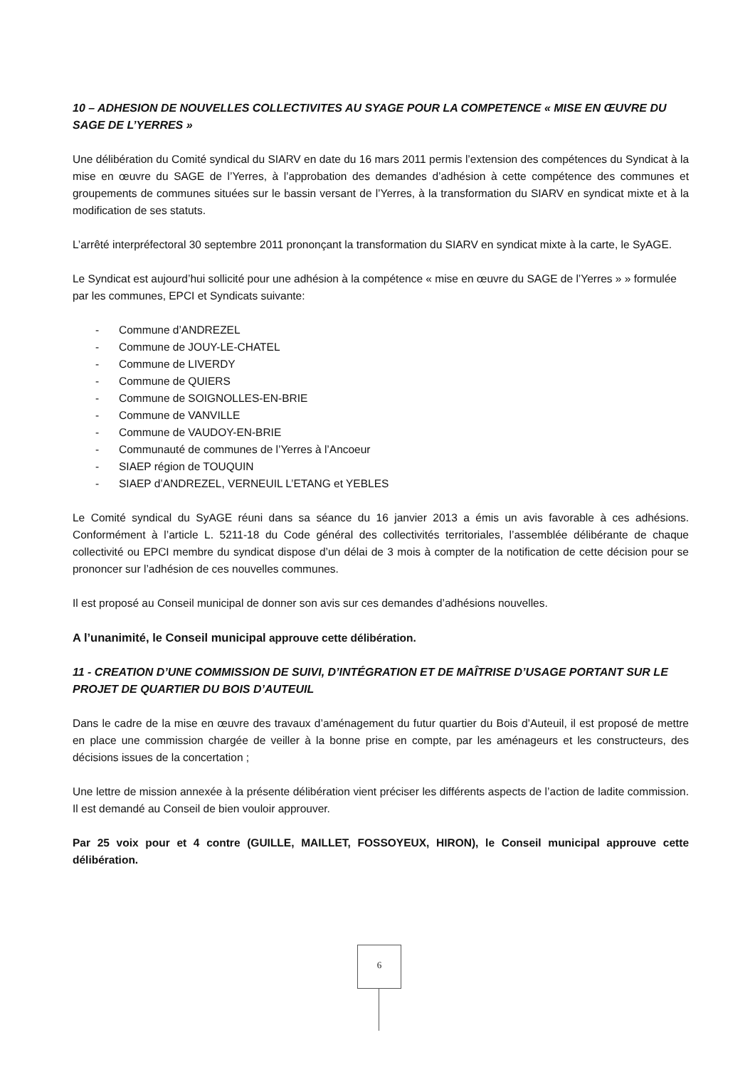10 – ADHESION DE NOUVELLES COLLECTIVITES AU SYAGE POUR LA COMPETENCE « MISE EN ŒUVRE DU SAGE DE L’YERRES »
Une délibération du Comité syndical du SIARV en date du 16 mars 2011 permis l’extension des compétences du Syndicat à la mise en œuvre du SAGE de l’Yerres, à l’approbation des demandes d’adhésion à cette compétence des communes et groupements de communes situées sur le bassin versant de l’Yerres, à la transformation du SIARV en syndicat mixte et à la modification de ses statuts.
L’arrêté interpréfectoral 30 septembre 2011 prononçant la transformation du SIARV en syndicat mixte à la carte, le SyAGE.
Le Syndicat est aujourd’hui sollicité pour une adhésion à la compétence « mise en œuvre du SAGE de l’Yerres » » formulée par les communes, EPCI et Syndicats suivante:
- Commune d’ANDREZEL
- Commune de JOUY-LE-CHATEL
- Commune de LIVERDY
- Commune de QUIERS
- Commune de SOIGNOLLES-EN-BRIE
- Commune de VANVILLE
- Commune de VAUDOY-EN-BRIE
- Communauté de communes de l’Yerres à l’Ancoeur
- SIAEP région de TOUQUIN
- SIAEP d’ANDREZEL, VERNEUIL L’ETANG et YEBLES
Le Comité syndical du SyAGE réuni dans sa séance du 16 janvier 2013 a émis un avis favorable à ces adhésions. Conformément à l’article L. 5211-18 du Code général des collectivités territoriales, l’assemblée délibérante de chaque collectivité ou EPCI membre du syndicat dispose d’un délai de 3 mois à compter de la notification de cette décision pour se prononcer sur l’adhésion de ces nouvelles communes.
Il est proposé au Conseil municipal de donner son avis sur ces demandes d’adhésions nouvelles.
A l’unanimité, le Conseil municipal approuve cette délibération.
11 - CREATION D’UNE COMMISSION DE SUIVI, D’INTÉGRATION ET DE MAÎTRISE D’USAGE PORTANT SUR LE PROJET DE QUARTIER DU BOIS D’AUTEUIL
Dans le cadre de la mise en œuvre des travaux d’aménagement du futur quartier du Bois d’Auteuil, il est proposé de mettre en place une commission chargée de veiller à la bonne prise en compte, par les aménageurs et les constructeurs, des décisions issues de la concertation ;
Une lettre de mission annexée à la présente délibération vient préciser les différents aspects de l’action de ladite commission. Il est demandé au Conseil de bien vouloir approuver.
Par 25 voix pour et 4 contre (GUILLE, MAILLET, FOSSOYEUX, HIRON), le Conseil municipal approuve cette délibération.
6